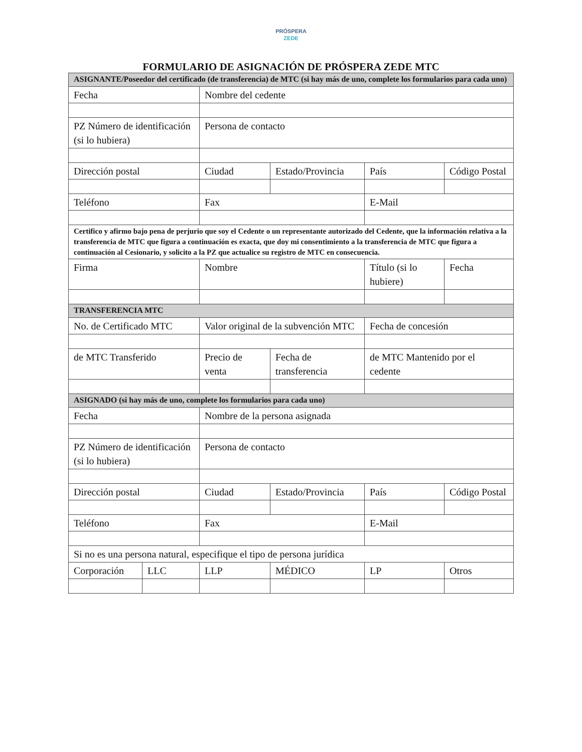PRÓSPERA
ZEDE
FORMULARIO DE ASIGNACIÓN DE PRÓSPERA ZEDE MTC
| ASIGNANTE/Poseedor del certificado (de transferencia) de MTC (si hay más de uno, complete los formularios para cada uno) | | | | | |
| Fecha | | Nombre del cedente | | | |
| PZ Número de identificación (si lo hubiera) | | Persona de contacto | | | |
| Dirección postal | | Ciudad | Estado/Provincia | País | Código Postal |
| Teléfono | | Fax | | E-Mail | |
| Certifico y afirmo bajo pena de perjurio que soy el Cedente o un representante autorizado del Cedente, que la información relativa a la transferencia de MTC que figura a continuación es exacta, que doy mi consentimiento a la transferencia de MTC que figura a continuación al Cesionario, y solicito a la PZ que actualice su registro de MTC en consecuencia. | | | | | |
| Firma | | Nombre | | Título (si lo hubiere) | Fecha |
| TRANSFERENCIA MTC | | | | | |
| No. de Certificado MTC | | Valor original de la subvención MTC | | Fecha de concesión | |
| de MTC Transferido | | Precio de venta | Fecha de transferencia | de MTC Mantenido por el cedente | |
| ASIGNADO (si hay más de uno, complete los formularios para cada uno) | | | | | |
| Fecha | | Nombre de la persona asignada | | | |
| PZ Número de identificación (si lo hubiera) | | Persona de contacto | | | |
| Dirección postal | | Ciudad | Estado/Provincia | País | Código Postal |
| Teléfono | | Fax | | E-Mail | |
| Si no es una persona natural, especifique el tipo de persona jurídica | | | | | |
| Corporación | LLC | LLP | MÉDICO | LP | Otros |